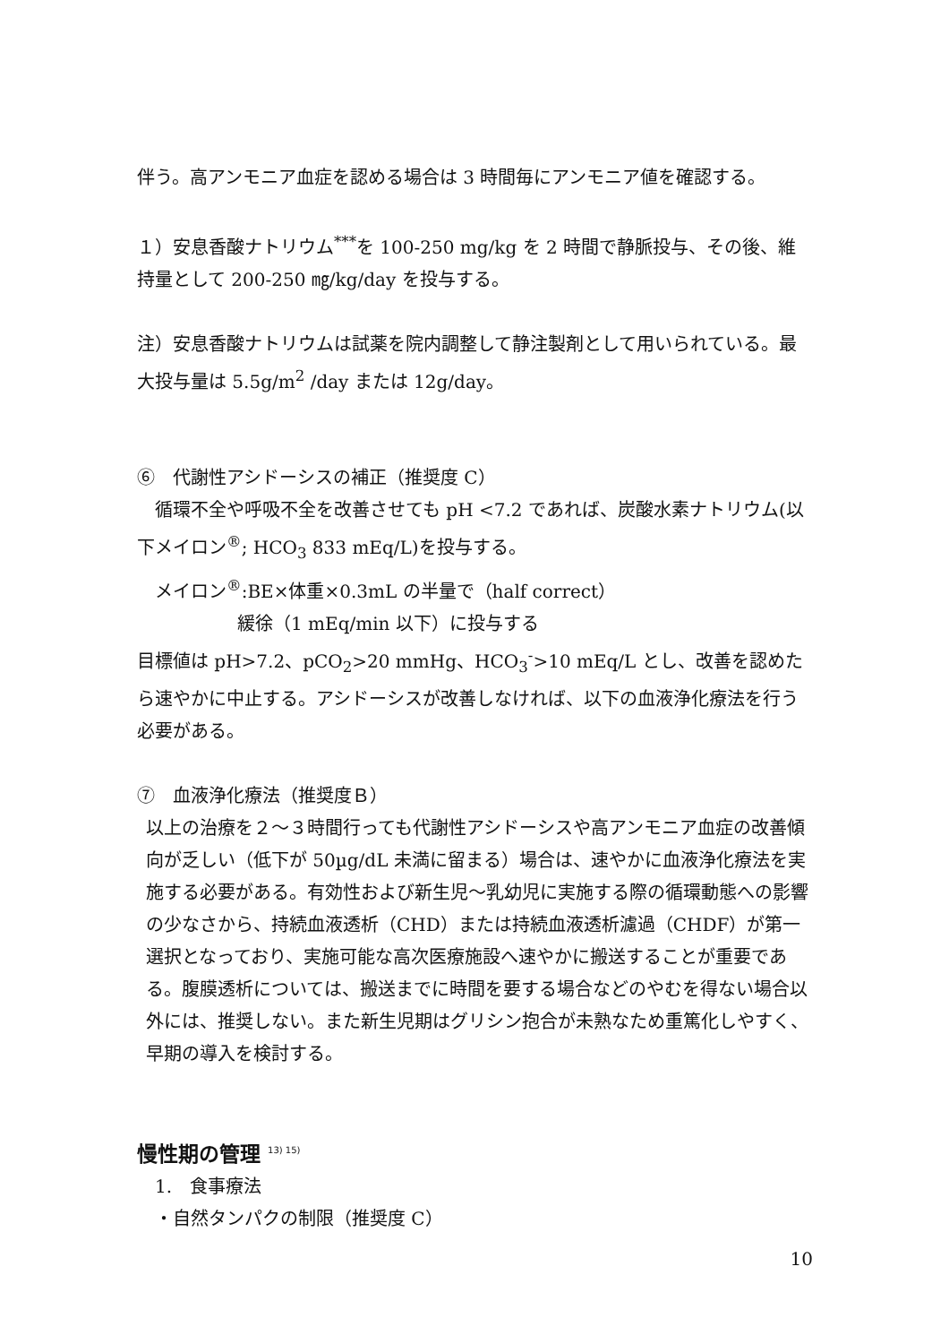伴う。高アンモニア血症を認める場合は 3 時間毎にアンモニア値を確認する。
１）安息香酸ナトリウム<sup>***</sup>を 100-250 mg/kg を 2 時間で静脈投与、その後、維持量として 200-250 ㎎/kg/day を投与する。
注）安息香酸ナトリウムは試薬を院内調整して静注製剤として用いられている。最大投与量は 5.5g/m<sup>2</sup> /day または 12g/day。
⑥　代謝性アシドーシスの補正（推奨度 C）
　循環不全や呼吸不全を改善させても pH <7.2 であれば、炭酸水素ナトリウム(以下メイロン<sup>®</sup>; HCO<sub>3</sub> 833 mEq/L)を投与する。
　メイロン<sup>®</sup>:BE×体重×0.3mL の半量で（half correct）
緩徐（1 mEq/min 以下）に投与する
目標値は pH>7.2、pCO<sub>2</sub>>20 mmHg、HCO<sub>3</sub><sup>-</sup>>10 mEq/L とし、改善を認めたら速やかに中止する。アシドーシスが改善しなければ、以下の血液浄化療法を行う必要がある。
⑦　血液浄化療法（推奨度Ｂ）
以上の治療を２～３時間行っても代謝性アシドーシスや高アンモニア血症の改善傾向が乏しい（低下が 50µg/dL 未満に留まる）場合は、速やかに血液浄化療法を実施する必要がある。有効性および新生児～乳幼児に実施する際の循環動態への影響の少なさから、持続血液透析（CHD）または持続血液透析濾過（CHDF）が第一選択となっており、実施可能な高次医療施設へ速やかに搬送することが重要である。腹膜透析については、搬送までに時間を要する場合などのやむを得ない場合以外には、推奨しない。また新生児期はグリシン抱合が未熟なため重篤化しやすく、早期の導入を検討する。
慢性期の管理 <sup>13) 15)</sup>
1.　食事療法
・自然タンパクの制限（推奨度 C）
10